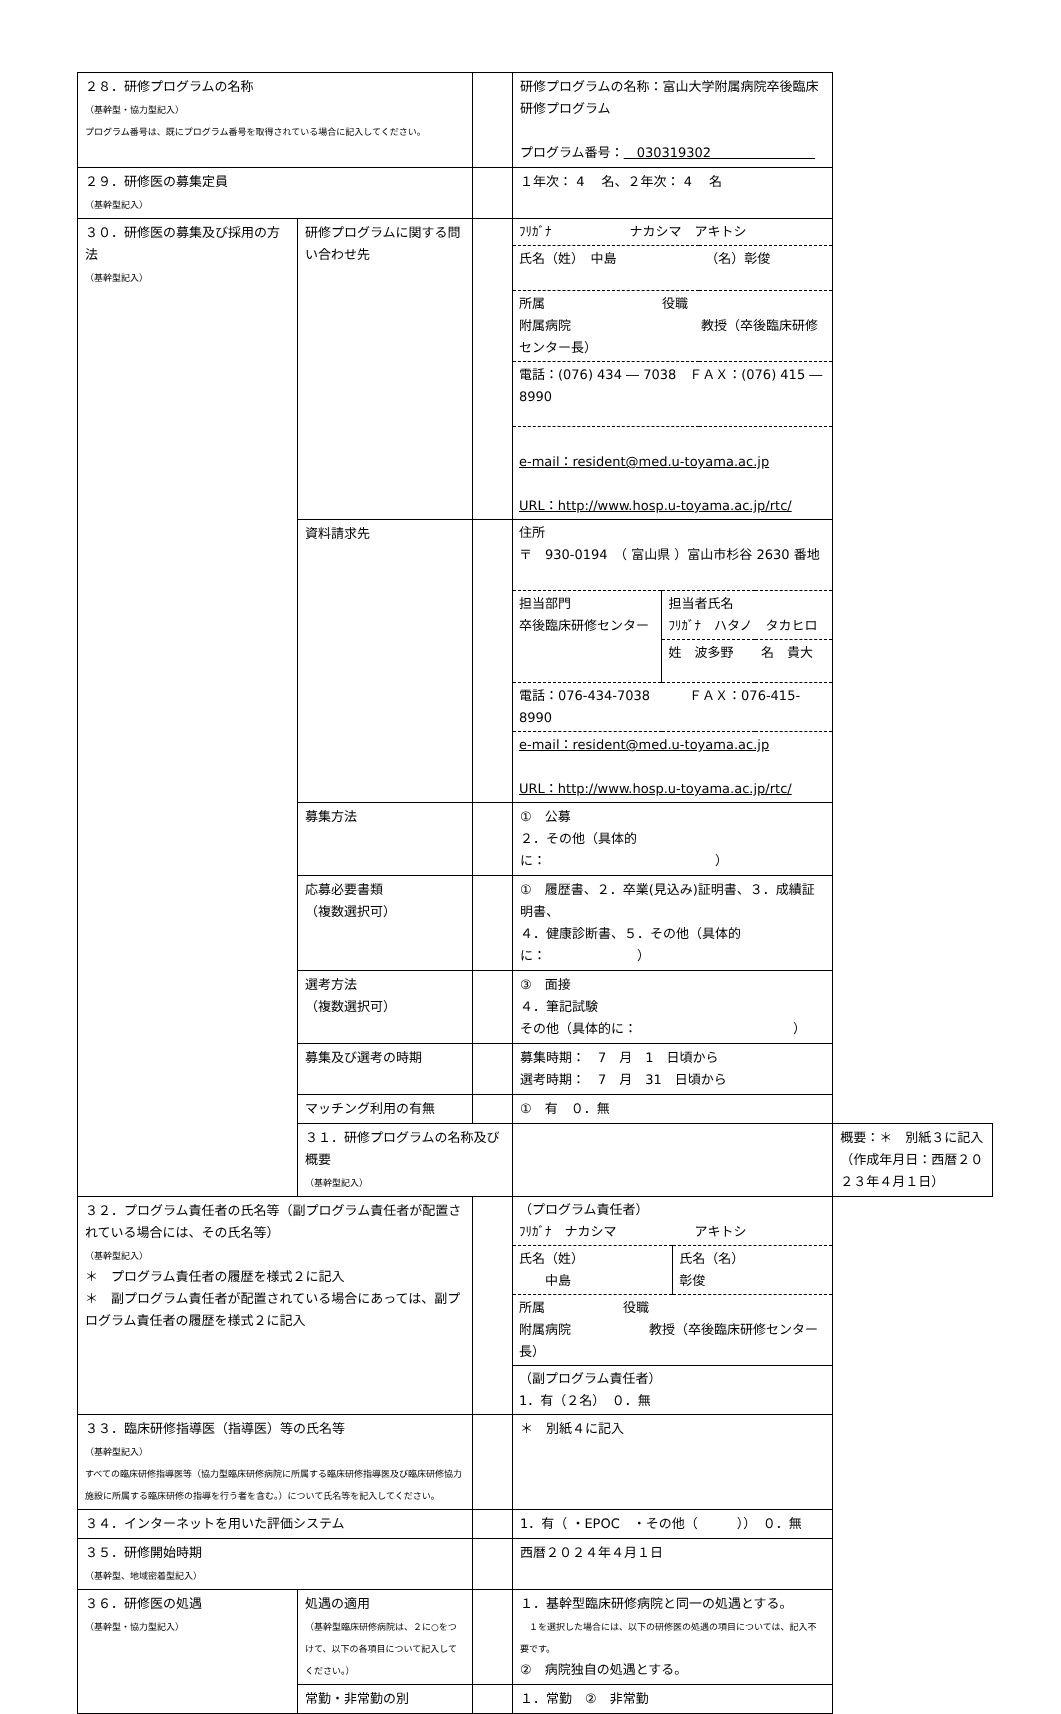| ２８．研修プログラムの名称 （基幹型・協力型記入） プログラム番号は、既にプログラム番号を取得されている場合に記入してください。 | | | 研修プログラムの名称：富山大学附属病院卒後臨床研修プログラム プログラム番号： 030319302 | |
| ２９．研修医の募集定員 （基幹型記入） | | | １年次： 4 名、２年次： 4 名 | |
| ３０．研修医の募集及び採用の方法 （基幹型記入） | 研修プログラムに関する問い合わせ先 | | / ﾌﾘｶﾞﾅ ナカシマ アキトシ / / / 氏名（姓） 中島 / （名）彰俊 / / 所属 役職 附属病院 教授（卒後臨床研修センター長） / / / 電話：(076) 434 ― 7038 ＦＡＸ：(076) 415 ― 8990 / / / e-mail：resident@med.u-toyama.ac.jp URL：http://www.hosp.u-toyama.ac.jp/rtc/ / / | |
| | 資料請求先 | | / 住所 〒 930-0194 （ 富山県 ）富山市杉谷 2630 番地 / / / / 担当部門 卒後臨床研修センター / 担当者氏名 ﾌﾘｶﾞﾅ ハタノ タカヒロ / / / / 姓 波多野 / 名 貴大 / / 電話：076-434-7038 ＦＡＸ：076-415-8990 / / / / e-mail：resident@med.u-toyama.ac.jp URL：http://www.hosp.u-toyama.ac.jp/rtc/ / / / | |
| | 募集方法 | | ① 公募 ２．その他（具体的に： ） | |
| | 応募必要書類 （複数選択可） | | ① 履歴書、２．卒業(見込み)証明書、３．成績証明書、 ４．健康診断書、５．その他（具体的に： ） | |
| | 選考方法 （複数選択可） | | ③ 面接 ４．筆記試験 その他（具体的に： ） | |
| | 募集及び選考の時期 | | 募集時期： 7 月 1 日頃から 選考時期： 7 月 31 日頃から | |
| | マッチング利用の有無 | | ① 有 ０．無 | |
| | ３１．研修プログラムの名称及び概要 （基幹型記入） | | | 概要：＊ 別紙３に記入 （作成年月日：西暦２０２３年４月１日） |
| ３２．プログラム責任者の氏名等（副プログラム責任者が配置されている場合には、その氏名等） （基幹型記入） ＊ プログラム責任者の履歴を様式２に記入 ＊ 副プログラム責任者が配置されている場合にあっては、副プログラム責任者の履歴を様式２に記入 | | | / （プログラム責任者） ﾌﾘｶﾞﾅ ナカシマ アキトシ / / / 氏名（姓） 中島 / 氏名（名） 彰俊 / / 所属 役職 附属病院 教授（卒後臨床研修センター長） / / / （副プログラム責任者） 1．有（２名） ０．無 / / | |
| ３３．臨床研修指導医（指導医）等の氏名等 （基幹型記入） すべての臨床研修指導医等（協力型臨床研修病院に所属する臨床研修指導医及び臨床研修協力施設に所属する臨床研修の指導を行う者を含む。）について氏名等を記入してください。 | | | ＊ 別紙４に記入 | |
| ３４．インターネットを用いた評価システム | | | 1．有（ ・EPOC ・その他（ ）） ０．無 | |
| ３５．研修開始時期 （基幹型、地域密着型記入） | | | 西暦２０２４年４月１日 | |
| ３６．研修医の処遇 （基幹型・協力型記入） | 処遇の適用 （基幹型臨床研修病院は、２に○をつけて、以下の各項目について記入してください。） | | １．基幹型臨床研修病院と同一の処遇とする。 １を選択した場合には、以下の研修医の処遇の項目については、記入不要です。 ② 病院独自の処遇とする。 | |
| | 常勤・非常勤の別 | | １．常勤 ② 非常勤 | |